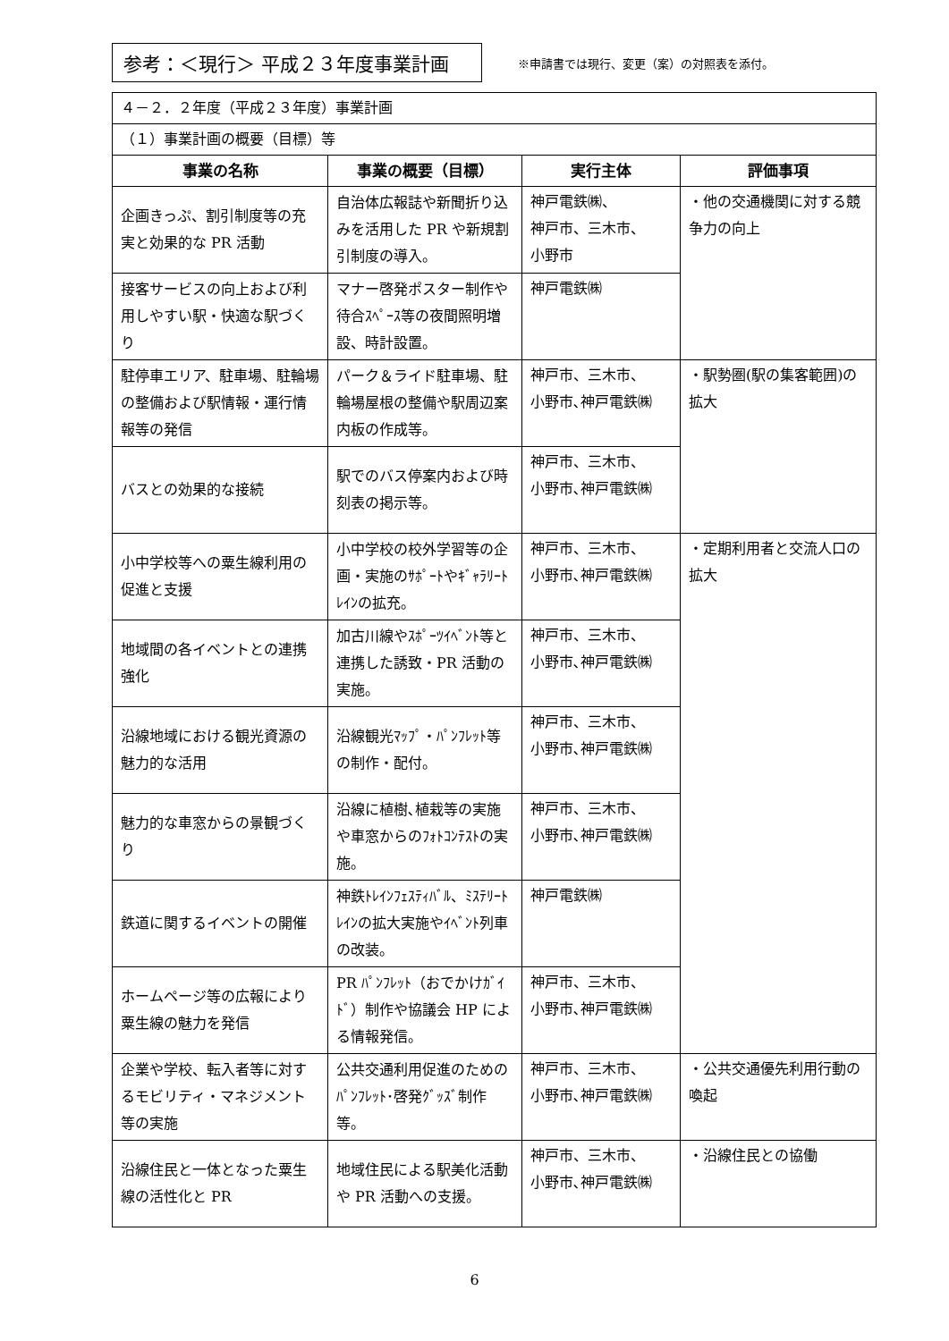参考：＜現行＞ 平成２３年度事業計画
※申請書では現行、変更（案）の対照表を添付。
| ４－２．２年度（平成２３年度）事業計画 | | | |
| （１）事業計画の概要（目標）等 | | | |
| 事業の名称 | 事業の概要（目標） | 実行主体 | 評価事項 |
| 企画きっぷ、割引制度等の充実と効果的な PR 活動 | 自治体広報誌や新聞折り込みを活用した PR や新規割引制度の導入。 | 神戸電鉄㈱、 神戸市、三木市、 小野市 | ・他の交通機関に対する競争力の向上 |
| 接客サービスの向上および利用しやすい駅・快適な駅づくり | マナー啓発ポスター制作や待合ｽﾍﾟｰｽ等の夜間照明増設、時計設置。 | 神戸電鉄㈱ | |
| 駐停車エリア、駐車場、駐輪場の整備および駅情報・運行情報等の発信 | パーク＆ライド駐車場、駐輪場屋根の整備や駅周辺案内板の作成等。 | 神戸市、三木市、 小野市､神戸電鉄㈱ | ・駅勢圏(駅の集客範囲)の拡大 |
| バスとの効果的な接続 | 駅でのバス停案内および時刻表の掲示等。 | 神戸市、三木市、 小野市､神戸電鉄㈱ | |
| 小中学校等への粟生線利用の促進と支援 | 小中学校の校外学習等の企画・実施のｻﾎﾟｰﾄやｷﾞｬﾗﾘｰﾄﾚｲﾝの拡充。 | 神戸市、三木市、 小野市､神戸電鉄㈱ | ・定期利用者と交流人口の拡大 |
| 地域間の各イベントとの連携強化 | 加古川線やｽﾎﾟｰﾂｲﾍﾞﾝﾄ等と連携した誘致・PR 活動の実施。 | 神戸市、三木市、 小野市､神戸電鉄㈱ | |
| 沿線地域における観光資源の魅力的な活用 | 沿線観光ﾏｯﾌﾟ・ﾊﾟﾝﾌﾚｯﾄ等の制作・配付。 | 神戸市、三木市、 小野市､神戸電鉄㈱ | |
| 魅力的な車窓からの景観づくり | 沿線に植樹､植栽等の実施や車窓からのﾌｫﾄｺﾝﾃｽﾄの実施。 | 神戸市、三木市、 小野市､神戸電鉄㈱ | |
| 鉄道に関するイベントの開催 | 神鉄ﾄﾚｲﾝﾌｪｽﾃｨﾊﾞﾙ、ﾐｽﾃﾘｰﾄﾚｲﾝの拡大実施やｲﾍﾞﾝﾄ列車の改装。 | 神戸電鉄㈱ | |
| ホームページ等の広報により粟生線の魅力を発信 | PR ﾊﾟﾝﾌﾚｯﾄ（おでかけｶﾞｲﾄﾞ）制作や協議会 HP による情報発信。 | 神戸市、三木市、 小野市､神戸電鉄㈱ | |
| 企業や学校、転入者等に対するモビリティ・マネジメント等の実施 | 公共交通利用促進のためのﾊﾟﾝﾌﾚｯﾄ･啓発ｸﾞｯｽﾞ制作等。 | 神戸市、三木市、 小野市､神戸電鉄㈱ | ・公共交通優先利用行動の喚起 |
| 沿線住民と一体となった粟生線の活性化と PR | 地域住民による駅美化活動や PR 活動への支援。 | 神戸市、三木市、 小野市､神戸電鉄㈱ | ・沿線住民との協働 |
6